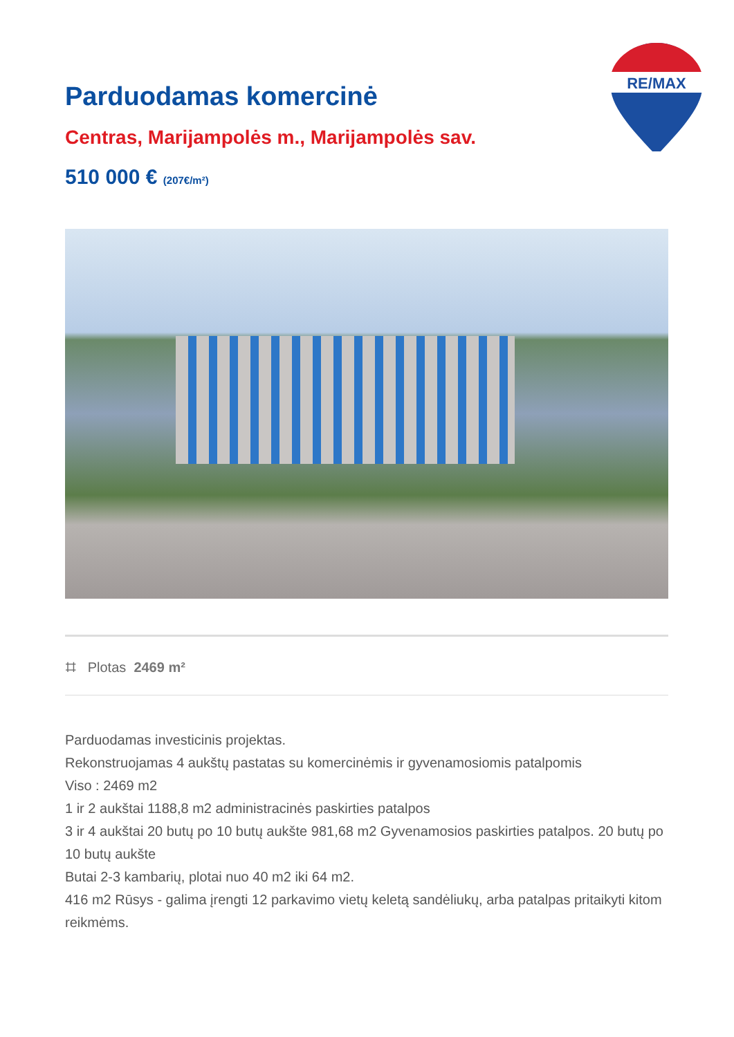RE/MAX
Parduodamas komercinė
Centras, Marijampolės m., Marijampolės sav.
510 000 € (207€/m²)
⌗ Plotas 2469 m²
Parduodamas investicinis projektas.
Rekonstruojamas 4 aukštų pastatas su komercinėmis ir gyvenamosiomis patalpomis
Viso : 2469 m2
1 ir 2 aukštai 1188,8 m2 administracinės paskirties patalpos
3 ir 4 aukštai 20 butų po 10 butų aukšte 981,68 m2 Gyvenamosios paskirties patalpos. 20 butų po 10 butų aukšte
Butai 2-3 kambarių, plotai nuo 40 m2 iki 64 m2.
416 m2 Rūsys - galima įrengti 12 parkavimo vietų keletą sandėliukų, arba patalpas pritaikyti kitom reikmėms.